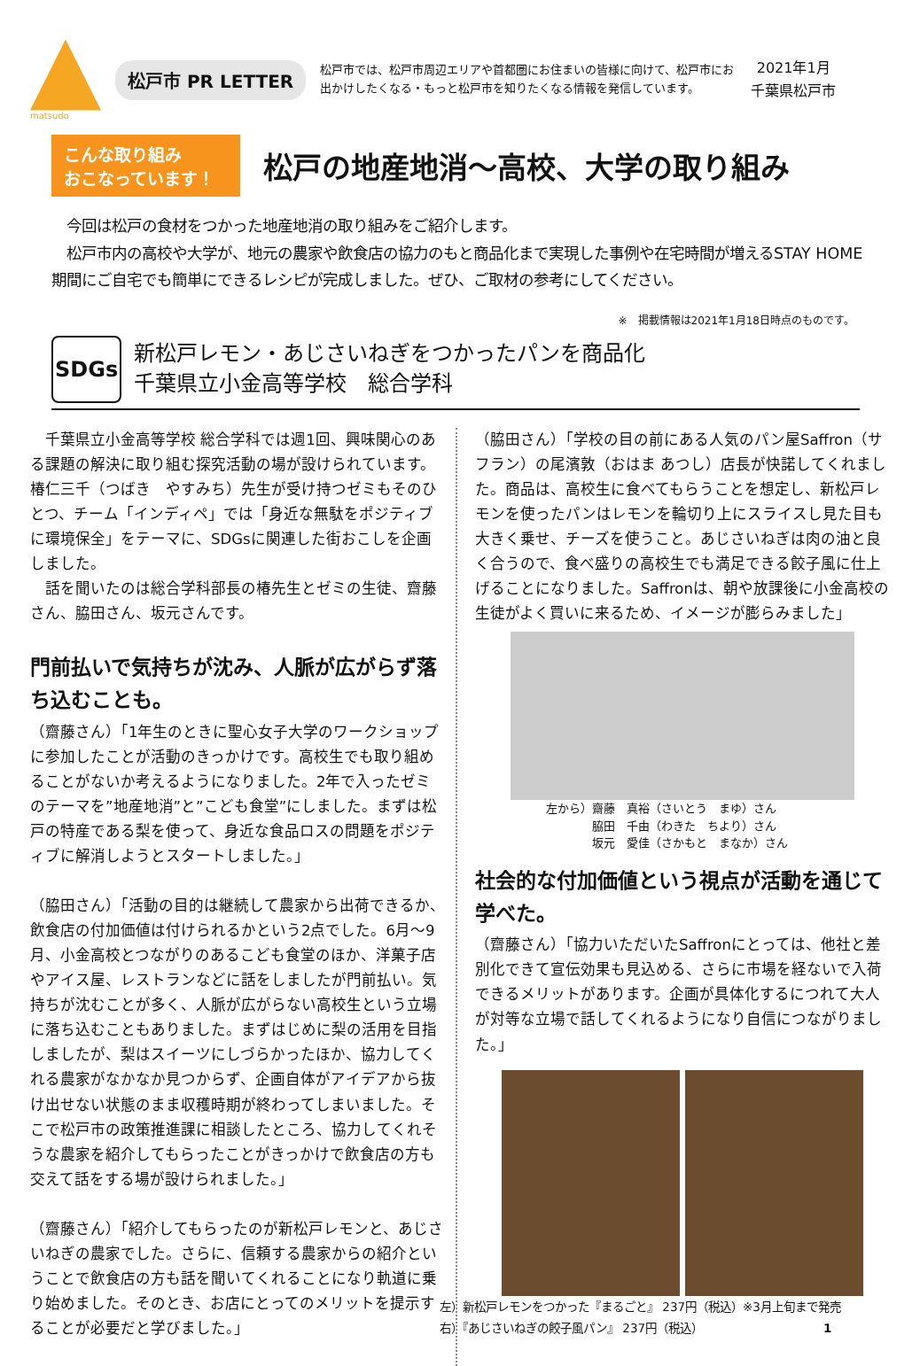matsudo
松戸市 PR LETTER
松戸市では、松戸市周辺エリアや首都圏にお住まいの皆様に向けて、松戸市にお出かけしたくなる・もっと松戸市を知りたくなる情報を発信しています。
2021年1月
千葉県松戸市
こんな取り組み
おこなっています！
松戸の地産地消～高校、大学の取り組み
　今回は松戸の食材をつかった地産地消の取り組みをご紹介します。
　松戸市内の高校や大学が、地元の農家や飲食店の協力のもと商品化まで実現した事例や在宅時間が増えるSTAY HOME期間にご自宅でも簡単にできるレシピが完成しました。ぜひ、ご取材の参考にしてください。
※　掲載情報は2021年1月18日時点のものです。
SDGs
新松戸レモン・あじさいねぎをつかったパンを商品化
千葉県立小金高等学校　総合学科
　千葉県立小金高等学校 総合学科では週1回、興味関心のある課題の解決に取り組む探究活動の場が設けられています。椿仁三千（つばき　やすみち）先生が受け持つゼミもそのひとつ、チーム「インディペ」では「身近な無駄をポジティブに環境保全」をテーマに、SDGsに関連した街おこしを企画しました。
　話を聞いたのは総合学科部長の椿先生とゼミの生徒、齋藤さん、脇田さん、坂元さんです。
門前払いで気持ちが沈み、人脈が広がらず落ち込むことも。
（齋藤さん）「1年生のときに聖心女子大学のワークショップに参加したことが活動のきっかけです。高校生でも取り組めることがないか考えるようになりました。2年で入ったゼミのテーマを”地産地消”と”こども食堂”にしました。まずは松戸の特産である梨を使って、身近な食品ロスの問題をポジティブに解消しようとスタートしました。」
（脇田さん）「活動の目的は継続して農家から出荷できるか、飲食店の付加価値は付けられるかという2点でした。6月～9月、小金高校とつながりのあるこども食堂のほか、洋菓子店やアイス屋、レストランなどに話をしましたが門前払い。気持ちが沈むことが多く、人脈が広がらない高校生という立場に落ち込むこともありました。まずはじめに梨の活用を目指しましたが、梨はスイーツにしづらかったほか、協力してくれる農家がなかなか見つからず、企画自体がアイデアから抜け出せない状態のまま収穫時期が終わってしまいました。そこで松戸市の政策推進課に相談したところ、協力してくれそうな農家を紹介してもらったことがきっかけで飲食店の方も交えて話をする場が設けられました。」
（齋藤さん）「紹介してもらったのが新松戸レモンと、あじさいねぎの農家でした。さらに、信頼する農家からの紹介ということで飲食店の方も話を聞いてくれることになり軌道に乗り始めました。そのとき、お店にとってのメリットを提示することが必要だと学びました。」
（脇田さん）「学校の目の前にある人気のパン屋Saffron（サフラン）の尾濱敦（おはま あつし）店長が快諾してくれました。商品は、高校生に食べてもらうことを想定し、新松戸レモンを使ったパンはレモンを輪切り上にスライスし見た目も大きく乗せ、チーズを使うこと。あじさいねぎは肉の油と良く合うので、食べ盛りの高校生でも満足できる餃子風に仕上げることになりました。Saffronは、朝や放課後に小金高校の生徒がよく買いに来るため、イメージが膨らみました」
左から）齋藤　真裕（さいとう　まゆ）さん
　　　　脇田　千由（わきた　ちより）さん
　　　　坂元　愛佳（さかもと　まなか）さん
社会的な付加価値という視点が活動を通じて学べた。
（齋藤さん）「協力いただいたSaffronにとっては、他社と差別化できて宣伝効果も見込める、さらに市場を経ないで入荷できるメリットがあります。企画が具体化するにつれて大人が対等な立場で話してくれるようになり自信につながりました。」
左）新松戸レモンをつかった『まるごと』 237円（税込）※3月上旬まで発売
右）『あじさいねぎの餃子風パン』 237円（税込）　　　　　　　　　　　1